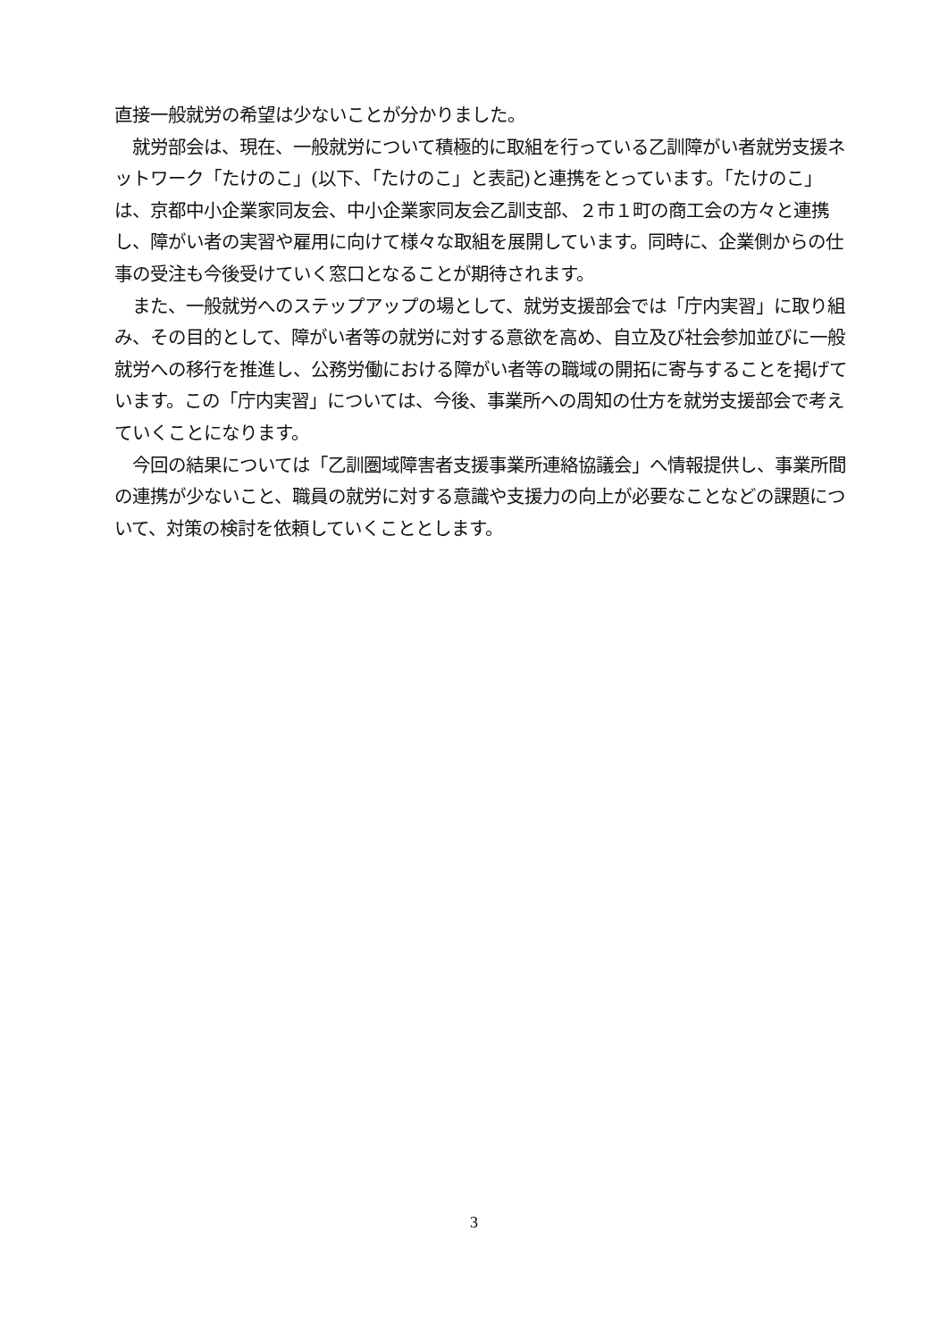直接一般就労の希望は少ないことが分かりました。
　就労部会は、現在、一般就労について積極的に取組を行っている乙訓障がい者就労支援ネットワーク「たけのこ」(以下、「たけのこ」と表記)と連携をとっています。「たけのこ」は、京都中小企業家同友会、中小企業家同友会乙訓支部、２市１町の商工会の方々と連携し、障がい者の実習や雇用に向けて様々な取組を展開しています。同時に、企業側からの仕事の受注も今後受けていく窓口となることが期待されます。
　また、一般就労へのステップアップの場として、就労支援部会では「庁内実習」に取り組み、その目的として、障がい者等の就労に対する意欲を高め、自立及び社会参加並びに一般就労への移行を推進し、公務労働における障がい者等の職域の開拓に寄与することを掲げています。この「庁内実習」については、今後、事業所への周知の仕方を就労支援部会で考えていくことになります。
　今回の結果については「乙訓圏域障害者支援事業所連絡協議会」へ情報提供し、事業所間の連携が少ないこと、職員の就労に対する意識や支援力の向上が必要なことなどの課題について、対策の検討を依頼していくこととします。
3